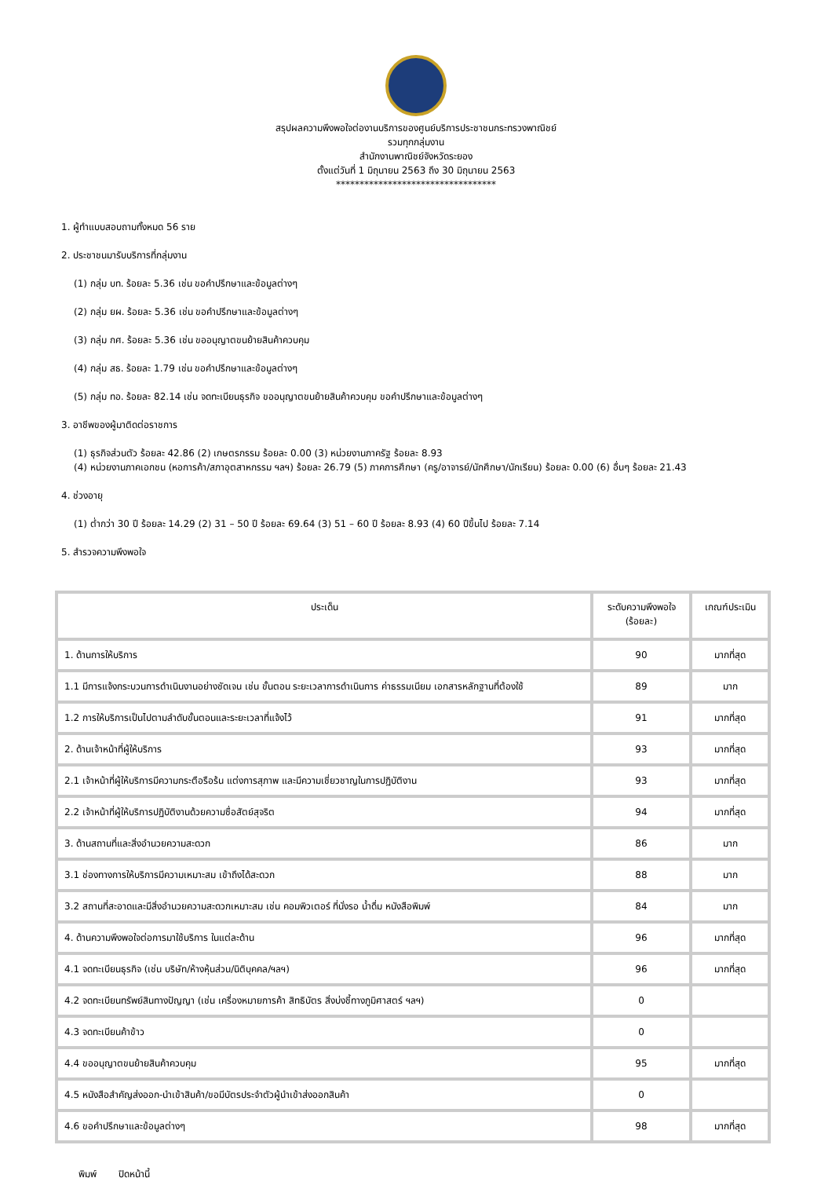สรุปผลความพึงพอใจต่องานบริการของศูนย์บริการประชาชนกระทรวงพาณิชย์
รวมทุกกลุ่มงาน
สำนักงานพาณิชย์จังหวัดระยอง
ตั้งแต่วันที่ 1 มิถุนายน 2563 ถึง 30 มิถุนายน 2563
**********************************
1. ผู้ทำแบบสอบถามทั้งหมด 56 ราย
2. ประชาชนมารับบริการที่กลุ่มงาน
(1) กลุ่ม บท. ร้อยละ 5.36 เช่น ขอคำปรึกษาและข้อมูลต่างๆ
(2) กลุ่ม ยผ. ร้อยละ 5.36 เช่น ขอคำปรึกษาและข้อมูลต่างๆ
(3) กลุ่ม กศ. ร้อยละ 5.36 เช่น ขออนุญาตขนย้ายสินค้าควบคุม
(4) กลุ่ม สธ. ร้อยละ 1.79 เช่น ขอคำปรึกษาและข้อมูลต่างๆ
(5) กลุ่ม ทอ. ร้อยละ 82.14 เช่น จดทะเบียนธุรกิจ ขออนุญาตขนย้ายสินค้าควบคุม ขอคำปรึกษาและข้อมูลต่างๆ
3. อาชีพของผู้มาติดต่อราชการ
(1) ธุรกิจส่วนตัว ร้อยละ 42.86 (2) เกษตรกรรม ร้อยละ 0.00 (3) หน่วยงานภาครัฐ ร้อยละ 8.93
(4) หน่วยงานภาคเอกชน (หอการค้า/สภาอุตสาหกรรม ฯลฯ) ร้อยละ 26.79 (5) ภาคการศึกษา (ครู/อาจารย์/นักศึกษา/นักเรียน) ร้อยละ 0.00 (6) อื่นๆ ร้อยละ 21.43
4. ช่วงอายุ
(1) ต่ำกว่า 30 ปี ร้อยละ 14.29 (2) 31 – 50 ปี ร้อยละ 69.64 (3) 51 – 60 ปี ร้อยละ 8.93 (4) 60 ปีขึ้นไป ร้อยละ 7.14
5. สำรวจความพึงพอใจ
| ประเด็น | ระดับความพึงพอใจ (ร้อยละ) | เกณฑ์ประเมิน |
| --- | --- | --- |
| 1. ด้านการให้บริการ | 90 | มากที่สุด |
| 1.1 มีการแจ้งกระบวนการดำเนินงานอย่างชัดเจน เช่น ขั้นตอน ระยะเวลาการดำเนินการ ค่าธรรมเนียม เอกสารหลักฐานที่ต้องใช้ | 89 | มาก |
| 1.2 การให้บริการเป็นไปตามลำดับขั้นตอนและระยะเวลาที่แจ้งไว้ | 91 | มากที่สุด |
| 2. ด้านเจ้าหน้าที่ผู้ให้บริการ | 93 | มากที่สุด |
| 2.1 เจ้าหน้าที่ผู้ให้บริการมีความกระตือรือร้น แต่งการสุภาพ และมีความเชี่ยวชาญในการปฏิบัติงาน | 93 | มากที่สุด |
| 2.2 เจ้าหน้าที่ผู้ให้บริการปฏิบัติงานด้วยความซื่อสัตย์สุจริต | 94 | มากที่สุด |
| 3. ด้านสถานที่และสิ่งอำนวยความสะดวก | 86 | มาก |
| 3.1 ช่องทางการให้บริการมีความเหมาะสม เข้าถึงได้สะดวก | 88 | มาก |
| 3.2 สถานที่สะอาดและมีสิ่งอำนวยความสะดวกเหมาะสม เช่น คอมพิวเตอร์ ที่นั่งรอ น้ำดื่ม หนังสือพิมพ์ | 84 | มาก |
| 4. ด้านความพึงพอใจต่อการมาใช้บริการ ในแต่ละด้าน | 96 | มากที่สุด |
| 4.1 จดทะเบียนธุรกิจ (เช่น บริษัท/ห้างหุ้นส่วน/นิติบุคคล/ฯลฯ) | 96 | มากที่สุด |
| 4.2 จดทะเบียนทรัพย์สินทางปัญญา (เช่น เครื่องหมายการค้า สิทธิบัตร สิ่งบ่งชี้ทางภูมิศาสตร์ ฯลฯ) | 0 | |
| 4.3 จดทะเบียนค้าข้าว | 0 | |
| 4.4 ขออนุญาตขนย้ายสินค้าควบคุม | 95 | มากที่สุด |
| 4.5 หนังสือสำคัญส่งออก-นำเข้าสินค้า/ขอมีบัตรประจำตัวผู้นำเข้าส่งออกสินค้า | 0 | |
| 4.6 ขอคำปรึกษาและข้อมูลต่างๆ | 98 | มากที่สุด |
พิมพ์ ปิดหน้านี้